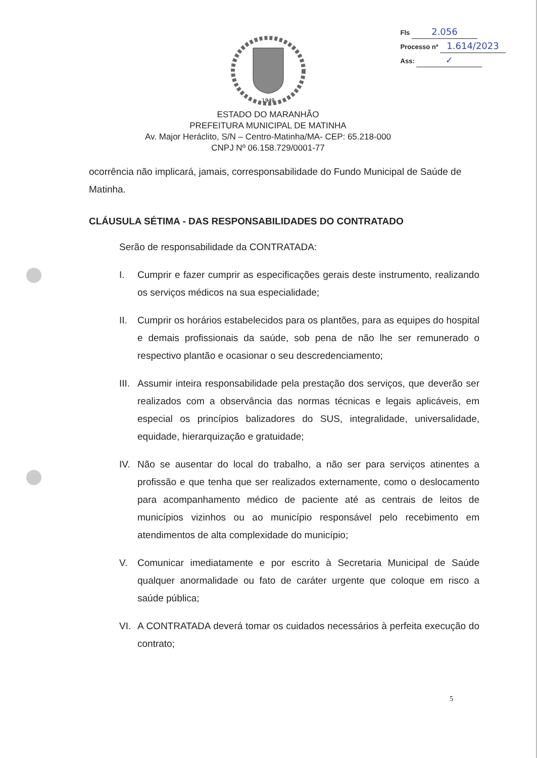Fls 2.056
Processo nº 1.614/2023
Ass: ✓
1949
ESTADO DO MARANHÃO
PREFEITURA MUNICIPAL DE MATINHA
Av. Major Heráclito, S/N – Centro-Matinha/MA- CEP: 65.218-000
CNPJ Nº 06.158.729/0001-77
ocorrência não implicará, jamais, corresponsabilidade do Fundo Municipal de Saúde de Matinha.
CLÁUSULA SÉTIMA - DAS RESPONSABILIDADES DO CONTRATADO
Serão de responsabilidade da CONTRATADA:
I. Cumprir e fazer cumprir as especificações gerais deste instrumento, realizando os serviços médicos na sua especialidade;
II. Cumprir os horários estabelecidos para os plantões, para as equipes do hospital e demais profissionais da saúde, sob pena de não lhe ser remunerado o respectivo plantão e ocasionar o seu descredenciamento;
III. Assumir inteira responsabilidade pela prestação dos serviços, que deverão ser realizados com a observância das normas técnicas e legais aplicáveis, em especial os princípios balizadores do SUS, integralidade, universalidade, equidade, hierarquização e gratuidade;
IV. Não se ausentar do local do trabalho, a não ser para serviços atinentes a profissão e que tenha que ser realizados externamente, como o deslocamento para acompanhamento médico de paciente até as centrais de leitos de municípios vizinhos ou ao município responsável pelo recebimento em atendimentos de alta complexidade do município;
V. Comunicar imediatamente e por escrito à Secretaria Municipal de Saúde qualquer anormalidade ou fato de caráter urgente que coloque em risco a saúde pública;
VI. A CONTRATADA deverá tomar os cuidados necessários à perfeita execução do contrato;
5